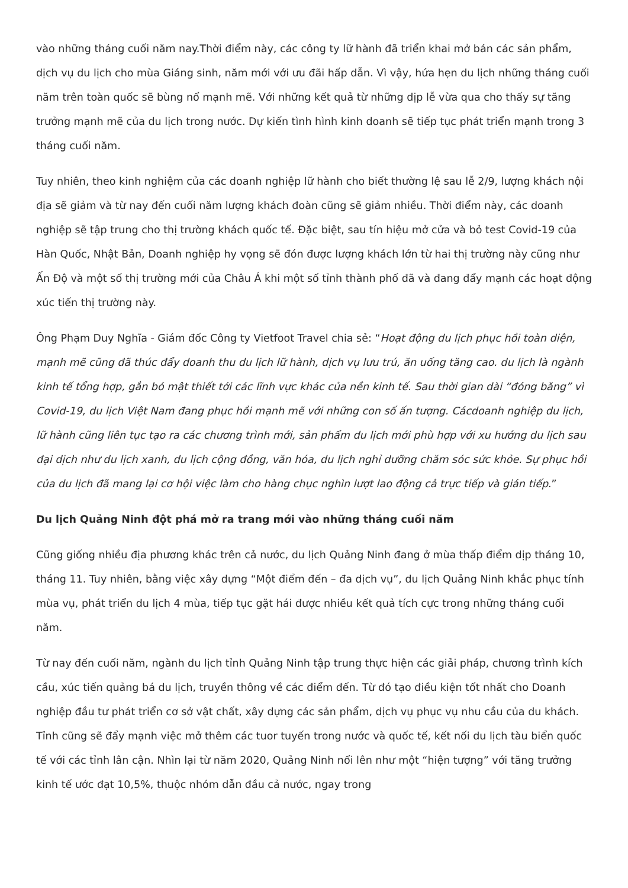vào những tháng cuối năm nay.Thời điểm này, các công ty lữ hành đã triển khai mở bán các sản phẩm, dịch vụ du lịch cho mùa Giáng sinh, năm mới với ưu đãi hấp dẫn. Vì vậy, hứa hẹn du lịch những tháng cuối năm trên toàn quốc sẽ bùng nổ mạnh mẽ. Với những kết quả từ những dịp lễ vừa qua cho thấy sự tăng trưởng mạnh mẽ của du lịch trong nước. Dự kiến tình hình kinh doanh sẽ tiếp tục phát triển mạnh trong 3 tháng cuối năm.
Tuy nhiên, theo kinh nghiệm của các doanh nghiệp lữ hành cho biết thường lệ sau lễ 2/9, lượng khách nội địa sẽ giảm và từ nay đến cuối năm lượng khách đoàn cũng sẽ giảm nhiều. Thời điểm này, các doanh nghiệp sẽ tập trung cho thị trường khách quốc tế. Đặc biệt, sau tín hiệu mở cửa và bỏ test Covid-19 của Hàn Quốc, Nhật Bản, Doanh nghiệp hy vọng sẽ đón được lượng khách lớn từ hai thị trường này cũng như Ấn Độ và một số thị trường mới của Châu Á khi một số tỉnh thành phố đã và đang đẩy mạnh các hoạt động xúc tiến thị trường này.
Ông Phạm Duy Nghĩa - Giám đốc Công ty Vietfoot Travel chia sẻ: “Hoạt động du lịch phục hồi toàn diện, mạnh mẽ cũng đã thúc đẩy doanh thu du lịch lữ hành, dịch vụ lưu trú, ăn uống tăng cao. du lịch là ngành kinh tế tổng hợp, gắn bó mật thiết tới các lĩnh vực khác của nền kinh tế. Sau thời gian dài “đóng băng” vì Covid-19, du lịch Việt Nam đang phục hồi mạnh mẽ với những con số ấn tượng. Cácdoanh nghiệp du lịch, lữ hành cũng liên tục tạo ra các chương trình mới, sản phẩm du lịch mới phù hợp với xu hướng du lịch sau đại dịch như du lịch xanh, du lịch cộng đồng, văn hóa, du lịch nghỉ dưỡng chăm sóc sức khỏe. Sự phục hồi của du lịch đã mang lại cơ hội việc làm cho hàng chục nghìn lượt lao động cả trực tiếp và gián tiếp.”
Du lịch Quảng Ninh đột phá mở ra trang mới vào những tháng cuối năm
Cũng giống nhiều địa phương khác trên cả nước, du lịch Quảng Ninh đang ở mùa thấp điểm dịp tháng 10, tháng 11. Tuy nhiên, bằng việc xây dựng “Một điểm đến – đa dịch vụ”, du lịch Quảng Ninh khắc phục tính mùa vụ, phát triển du lịch 4 mùa, tiếp tục gặt hái được nhiều kết quả tích cực trong những tháng cuối năm.
Từ nay đến cuối năm, ngành du lịch tỉnh Quảng Ninh tập trung thực hiện các giải pháp, chương trình kích cầu, xúc tiến quảng bá du lịch, truyền thông về các điểm đến. Từ đó tạo điều kiện tốt nhất cho Doanh nghiệp đầu tư phát triển cơ sở vật chất, xây dựng các sản phẩm, dịch vụ phục vụ nhu cầu của du khách. Tỉnh cũng sẽ đẩy mạnh việc mở thêm các tuor tuyến trong nước và quốc tế, kết nối du lịch tàu biển quốc tế với các tỉnh lân cận. Nhìn lại từ năm 2020, Quảng Ninh nổi lên như một “hiện tượng” với tăng trưởng kinh tế ước đạt 10,5%, thuộc nhóm dẫn đầu cả nước, ngay trong